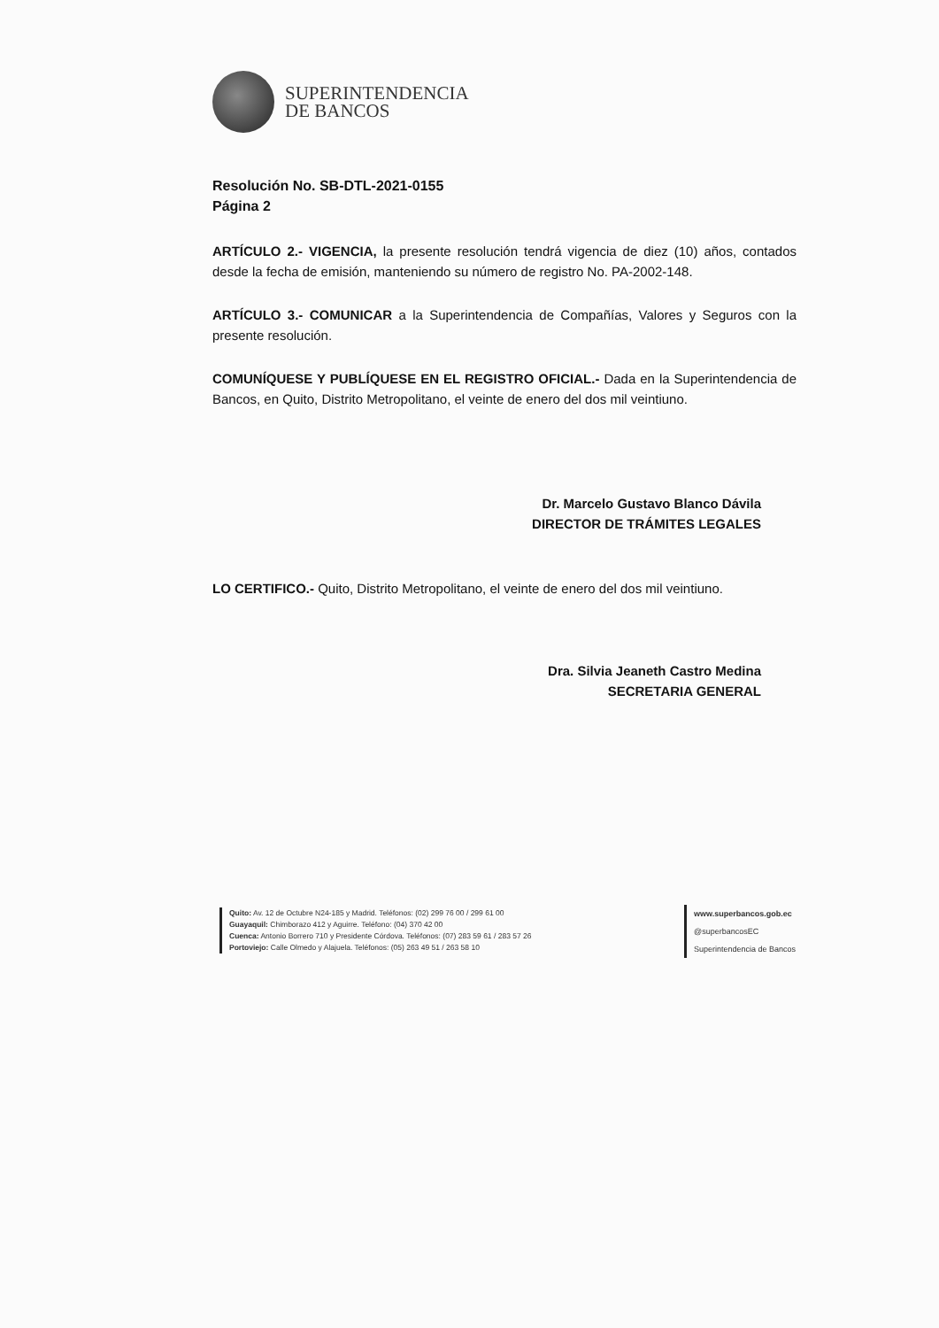SUPERINTENDENCIA
DE BANCOS
Resolución No. SB-DTL-2021-0155
Página 2
ARTÍCULO 2.- VIGENCIA, la presente resolución tendrá vigencia de diez (10) años, contados desde la fecha de emisión, manteniendo su número de registro No. PA-2002-148.
ARTÍCULO 3.- COMUNICAR a la Superintendencia de Compañías, Valores y Seguros con la presente resolución.
COMUNÍQUESE Y PUBLÍQUESE EN EL REGISTRO OFICIAL.- Dada en la Superintendencia de Bancos, en Quito, Distrito Metropolitano, el veinte de enero del dos mil veintiuno.
Dr. Marcelo Gustavo Blanco Dávila
DIRECTOR DE TRÁMITES LEGALES
LO CERTIFICO.- Quito, Distrito Metropolitano, el veinte de enero del dos mil veintiuno.
Dra. Silvia Jeaneth Castro Medina
SECRETARIA GENERAL
Quito: Av. 12 de Octubre N24-185 y Madrid. Teléfonos: (02) 299 76 00 / 299 61 00
Guayaquil: Chimborazo 412 y Aguirre. Teléfono: (04) 370 42 00
Cuenca: Antonio Borrero 710 y Presidente Córdova. Teléfonos: (07) 283 59 61 / 283 57 26
Portoviejo: Calle Olmedo y Alajuela. Teléfonos: (05) 263 49 51 / 263 58 10
www.superbancos.gob.ec
@superbancosEC
Superintendencia de Bancos